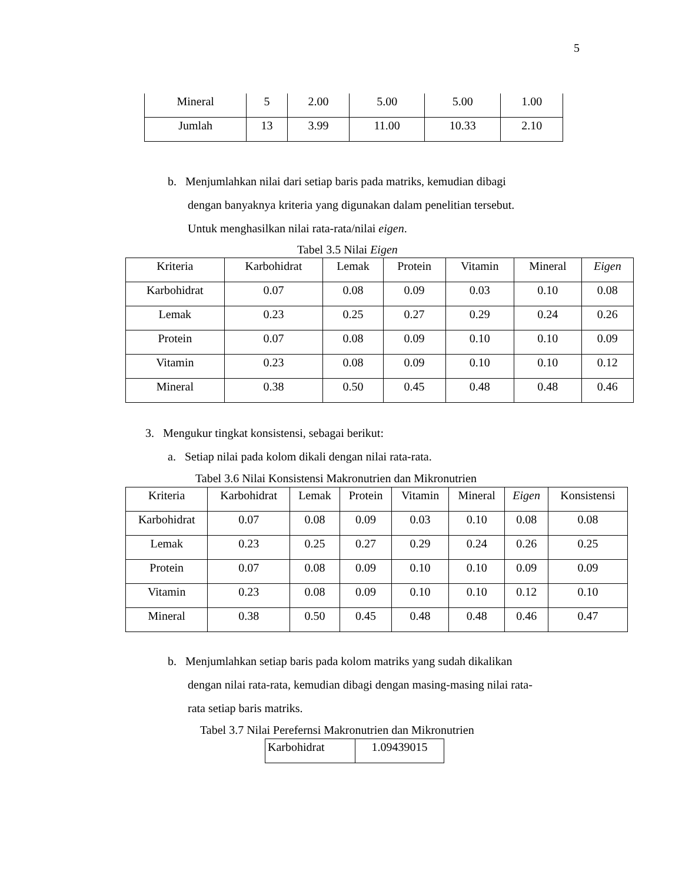5
| Mineral | 5 | 2.00 | 5.00 | 5.00 | 1.00 |
| Jumlah | 13 | 3.99 | 11.00 | 10.33 | 2.10 |
b. Menjumlahkan nilai dari setiap baris pada matriks, kemudian dibagi
dengan banyaknya kriteria yang digunakan dalam penelitian tersebut.
Untuk menghasilkan nilai rata-rata/nilai eigen.
Tabel 3.5 Nilai Eigen
| Kriteria | Karbohidrat | Lemak | Protein | Vitamin | Mineral | Eigen |
| Karbohidrat | 0.07 | 0.08 | 0.09 | 0.03 | 0.10 | 0.08 |
| Lemak | 0.23 | 0.25 | 0.27 | 0.29 | 0.24 | 0.26 |
| Protein | 0.07 | 0.08 | 0.09 | 0.10 | 0.10 | 0.09 |
| Vitamin | 0.23 | 0.08 | 0.09 | 0.10 | 0.10 | 0.12 |
| Mineral | 0.38 | 0.50 | 0.45 | 0.48 | 0.48 | 0.46 |
3. Mengukur tingkat konsistensi, sebagai berikut:
a. Setiap nilai pada kolom dikali dengan nilai rata-rata.
Tabel 3.6 Nilai Konsistensi Makronutrien dan Mikronutrien
| Kriteria | Karbohidrat | Lemak | Protein | Vitamin | Mineral | Eigen | Konsistensi |
| Karbohidrat | 0.07 | 0.08 | 0.09 | 0.03 | 0.10 | 0.08 | 0.08 |
| Lemak | 0.23 | 0.25 | 0.27 | 0.29 | 0.24 | 0.26 | 0.25 |
| Protein | 0.07 | 0.08 | 0.09 | 0.10 | 0.10 | 0.09 | 0.09 |
| Vitamin | 0.23 | 0.08 | 0.09 | 0.10 | 0.10 | 0.12 | 0.10 |
| Mineral | 0.38 | 0.50 | 0.45 | 0.48 | 0.48 | 0.46 | 0.47 |
b. Menjumlahkan setiap baris pada kolom matriks yang sudah dikalikan
dengan nilai rata-rata, kemudian dibagi dengan masing-masing nilai rata-
rata setiap baris matriks.
Tabel 3.7 Nilai Perefernsi Makronutrien dan Mikronutrien
| Karbohidrat | 1.09439015 |